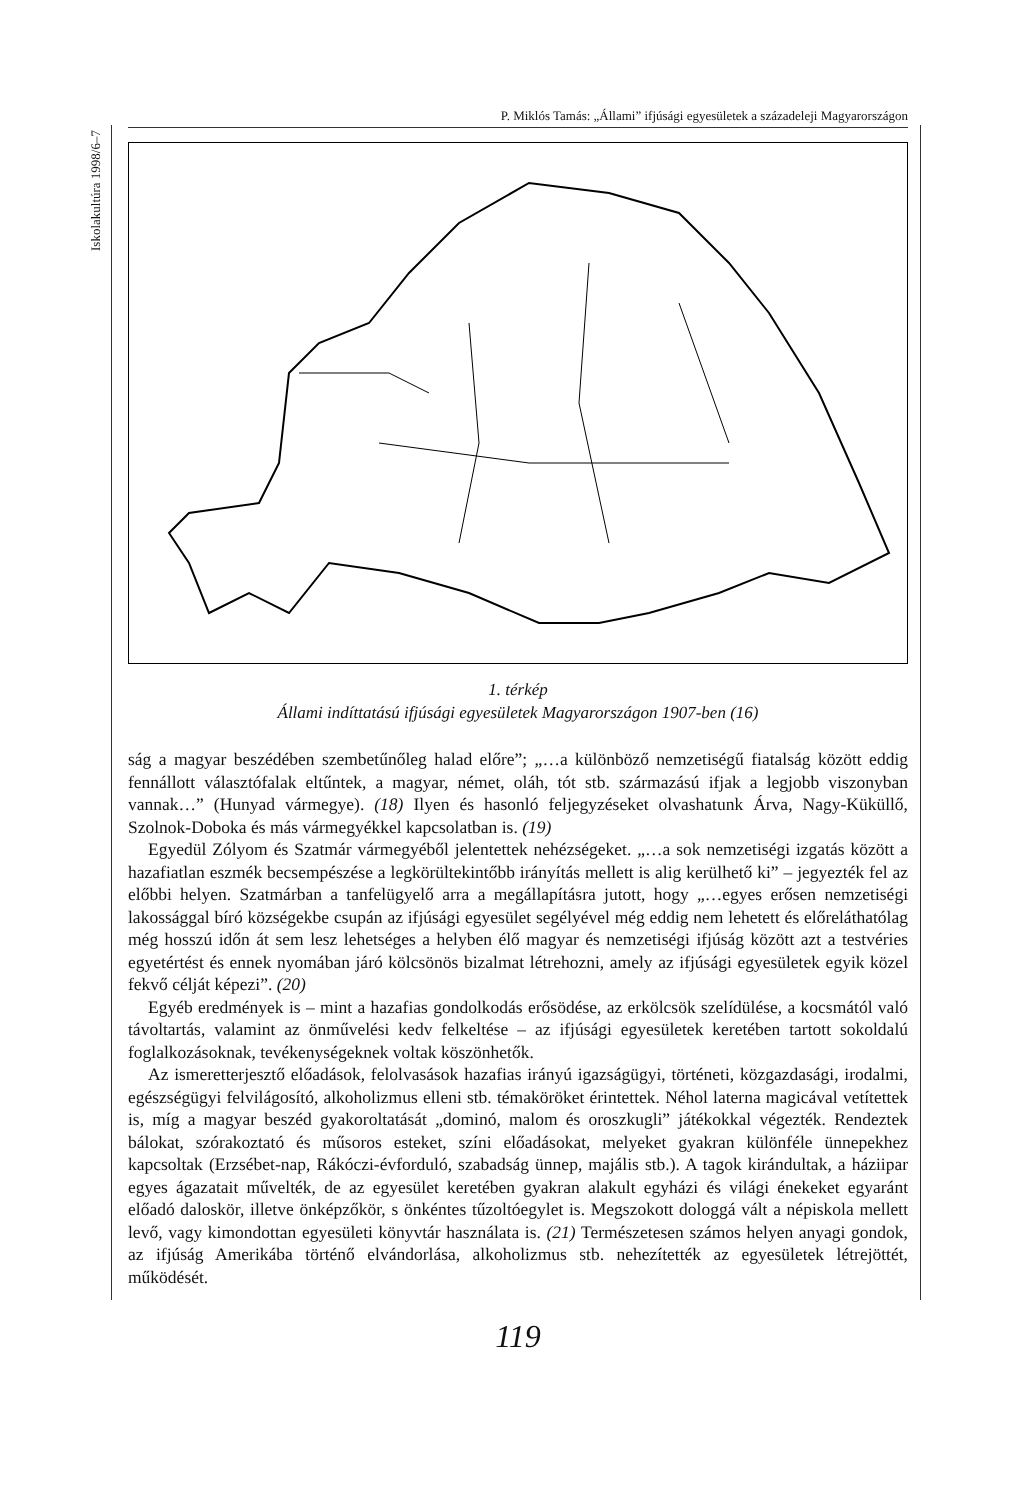Iskolakultúra 1998/6–7
P. Miklós Tamás: „Állami” ifjúsági egyesületek a századeleji Magyarországon
1. térkép
Állami indíttatású ifjúsági egyesületek Magyarországon 1907-ben (16)
ság a magyar beszédében szembetűnőleg halad előre”; „…a különböző nemzetiségű fiatalság között eddig fennállott választófalak eltűntek, a magyar, német, oláh, tót stb. származású ifjak a legjobb viszonyban vannak…” (Hunyad vármegye). (18) Ilyen és hasonló feljegyzéseket olvashatunk Árva, Nagy-Küküllő, Szolnok-Doboka és más vármegyékkel kapcsolatban is. (19)
Egyedül Zólyom és Szatmár vármegyéből jelentettek nehézségeket. „…a sok nemzetiségi izgatás között a hazafiatlan eszmék becsempészése a legkörültekintőbb irányítás mellett is alig kerülhető ki” – jegyezték fel az előbbi helyen. Szatmárban a tanfelügyelő arra a megállapításra jutott, hogy „…egyes erősen nemzetiségi lakossággal bíró községekbe csupán az ifjúsági egyesület segélyével még eddig nem lehetett és előreláthatólag még hosszú időn át sem lesz lehetséges a helyben élő magyar és nemzetiségi ifjúság között azt a testvéries egyetértést és ennek nyomában járó kölcsönös bizalmat létrehozni, amely az ifjúsági egyesületek egyik közel fekvő célját képezi”. (20)
Egyéb eredmények is – mint a hazafias gondolkodás erősödése, az erkölcsök szelídülése, a kocsmától való távoltartás, valamint az önművelési kedv felkeltése – az ifjúsági egyesületek keretében tartott sokoldalú foglalkozásoknak, tevékenységeknek voltak köszönhetők.
Az ismeretterjesztő előadások, felolvasások hazafias irányú igazságügyi, történeti, közgazdasági, irodalmi, egészségügyi felvilágosító, alkoholizmus elleni stb. témaköröket érintettek. Néhol laterna magicával vetítettek is, míg a magyar beszéd gyakoroltatását „dominó, malom és oroszkugli” játékokkal végezték. Rendeztek bálokat, szórakoztató és műsoros esteket, színi előadásokat, melyeket gyakran különféle ünnepekhez kapcsoltak (Erzsébet-nap, Rákóczi-évforduló, szabadság ünnep, majális stb.). A tagok kirándultak, a háziipar egyes ágazatait művelték, de az egyesület keretében gyakran alakult egyházi és világi énekeket egyaránt előadó daloskör, illetve önképzőkör, s önkéntes tűzoltóegylet is. Megszokott dologgá vált a népiskola mellett levő, vagy kimondottan egyesületi könyvtár használata is. (21) Természetesen számos helyen anyagi gondok, az ifjúság Amerikába történő elvándorlása, alkoholizmus stb. nehezítették az egyesületek létrejöttét, működését.
119